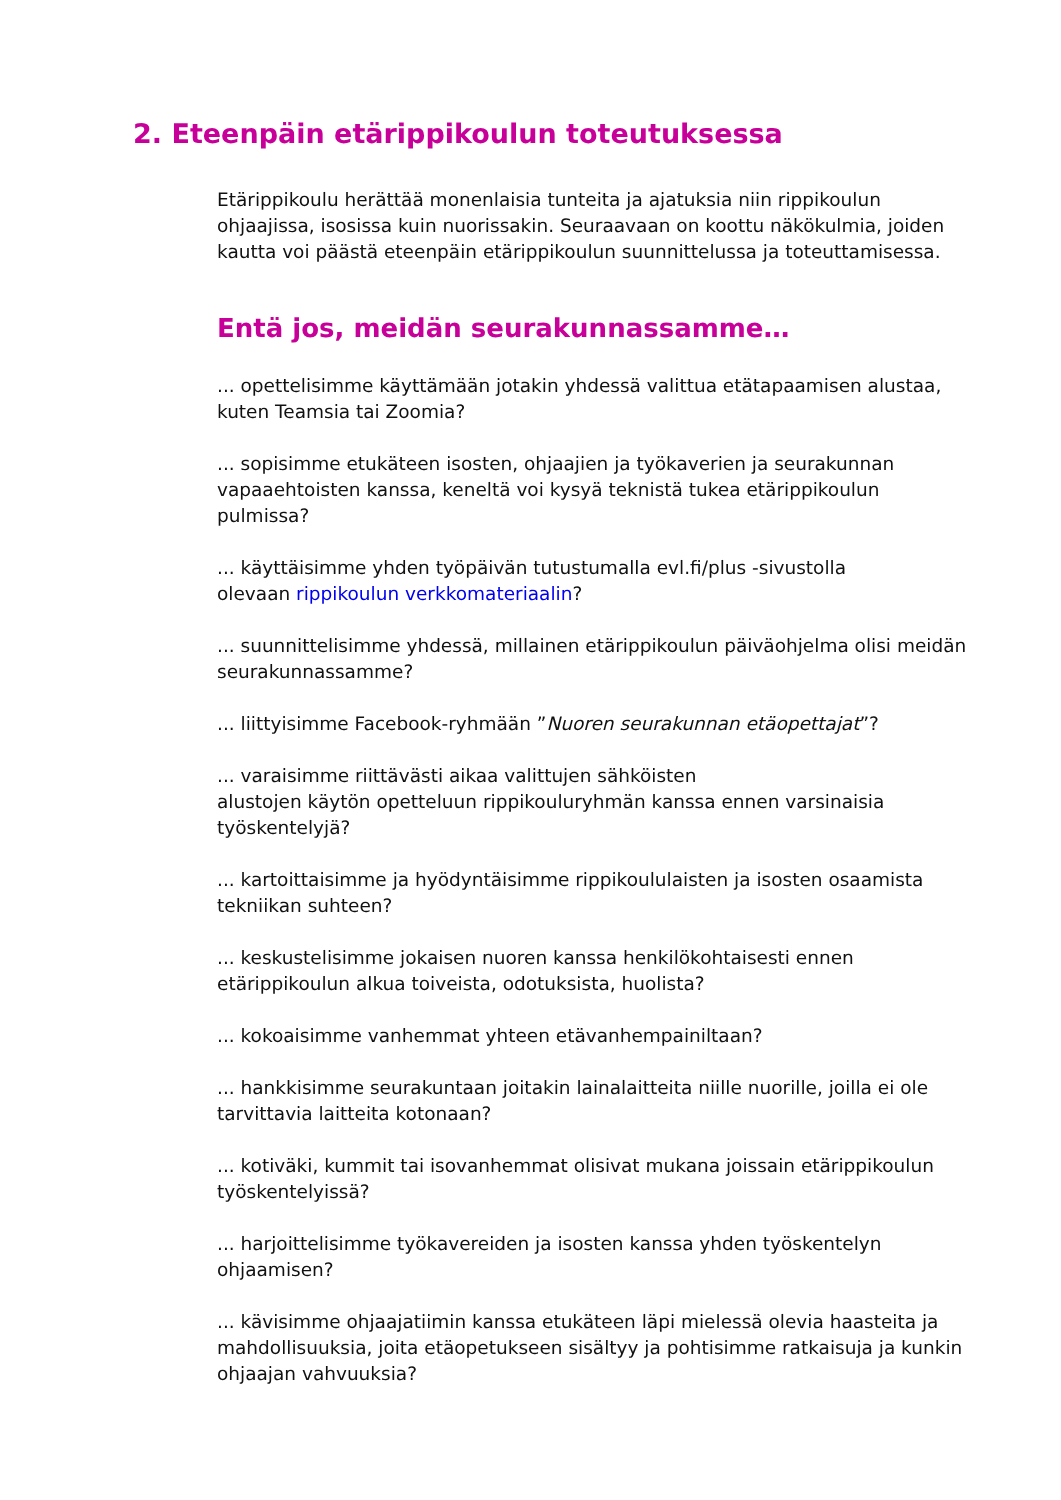2. Eteenpäin etärippikoulun toteutuksessa
Etärippikoulu herättää monenlaisia tunteita ja ajatuksia niin rippikoulun ohjaajissa, isosissa kuin nuorissakin. Seuraavaan on koottu näkökulmia, joiden kautta voi päästä eteenpäin etärippikoulun suunnittelussa ja toteuttamisessa.
Entä jos, meidän seurakunnassamme…
... opettelisimme käyttämään jotakin yhdessä valittua etätapaamisen alustaa, kuten Teamsia tai Zoomia?
... sopisimme etukäteen isosten, ohjaajien ja työkaverien ja seurakunnan vapaaehtoisten kanssa, keneltä voi kysyä teknistä tukea etärippikoulun pulmissa?
... käyttäisimme yhden työpäivän tutustumalla evl.fi/plus -sivustolla
olevaan rippikoulun verkkomateriaalin?
... suunnittelisimme yhdessä, millainen etärippikoulun päiväohjelma olisi meidän seurakunnassamme?
... liittyisimme Facebook-ryhmään ”Nuoren seurakunnan etäopettajat”?
... varaisimme riittävästi aikaa valittujen sähköisten
alustojen käytön opetteluun rippikouluryhmän kanssa ennen varsinaisia työskentelyjä?
... kartoittaisimme ja hyödyntäisimme rippikoululaisten ja isosten osaamista tekniikan suhteen?
... keskustelisimme jokaisen nuoren kanssa henkilökohtaisesti ennen etärippikoulun alkua toiveista, odotuksista, huolista?
... kokoaisimme vanhemmat yhteen etävanhempainiltaan?
... hankkisimme seurakuntaan joitakin lainalaitteita niille nuorille, joilla ei ole tarvittavia laitteita kotonaan?
... kotiväki, kummit tai isovanhemmat olisivat mukana joissain etärippikoulun työskentelyissä?
... harjoittelisimme työkavereiden ja isosten kanssa yhden työskentelyn ohjaamisen?
... kävisimme ohjaajatiimin kanssa etukäteen läpi mielessä olevia haasteita ja mahdollisuuksia, joita etäopetukseen sisältyy ja pohtisimme ratkaisuja ja kunkin ohjaajan vahvuuksia?